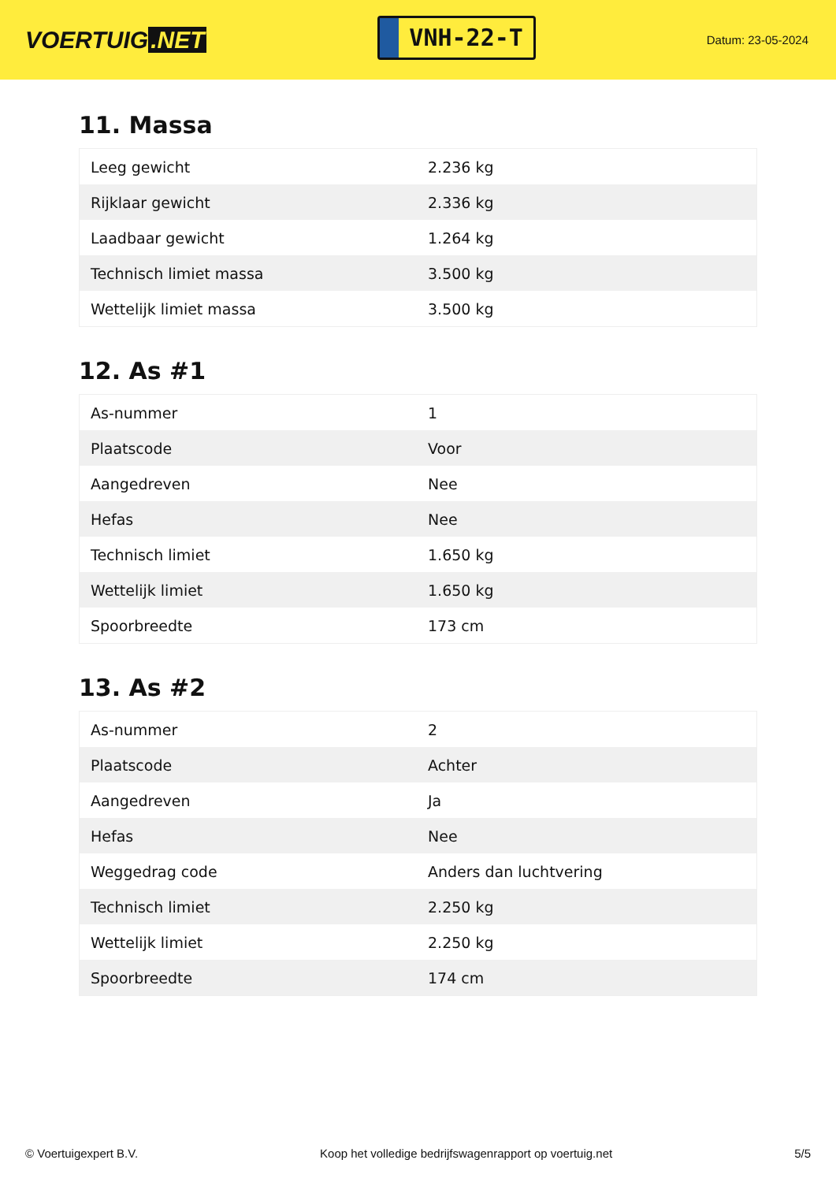VOERTUIG.NET
VNH-22-T
Datum: 23-05-2024
11. Massa
| Leeg gewicht | 2.236 kg |
| Rijklaar gewicht | 2.336 kg |
| Laadbaar gewicht | 1.264 kg |
| Technisch limiet massa | 3.500 kg |
| Wettelijk limiet massa | 3.500 kg |
12. As #1
| As-nummer | 1 |
| Plaatscode | Voor |
| Aangedreven | Nee |
| Hefas | Nee |
| Technisch limiet | 1.650 kg |
| Wettelijk limiet | 1.650 kg |
| Spoorbreedte | 173 cm |
13. As #2
| As-nummer | 2 |
| Plaatscode | Achter |
| Aangedreven | Ja |
| Hefas | Nee |
| Weggedrag code | Anders dan luchtvering |
| Technisch limiet | 2.250 kg |
| Wettelijk limiet | 2.250 kg |
| Spoorbreedte | 174 cm |
© Voertuigexpert B.V. Koop het volledige bedrijfswagenrapport op voertuig.net 5/5